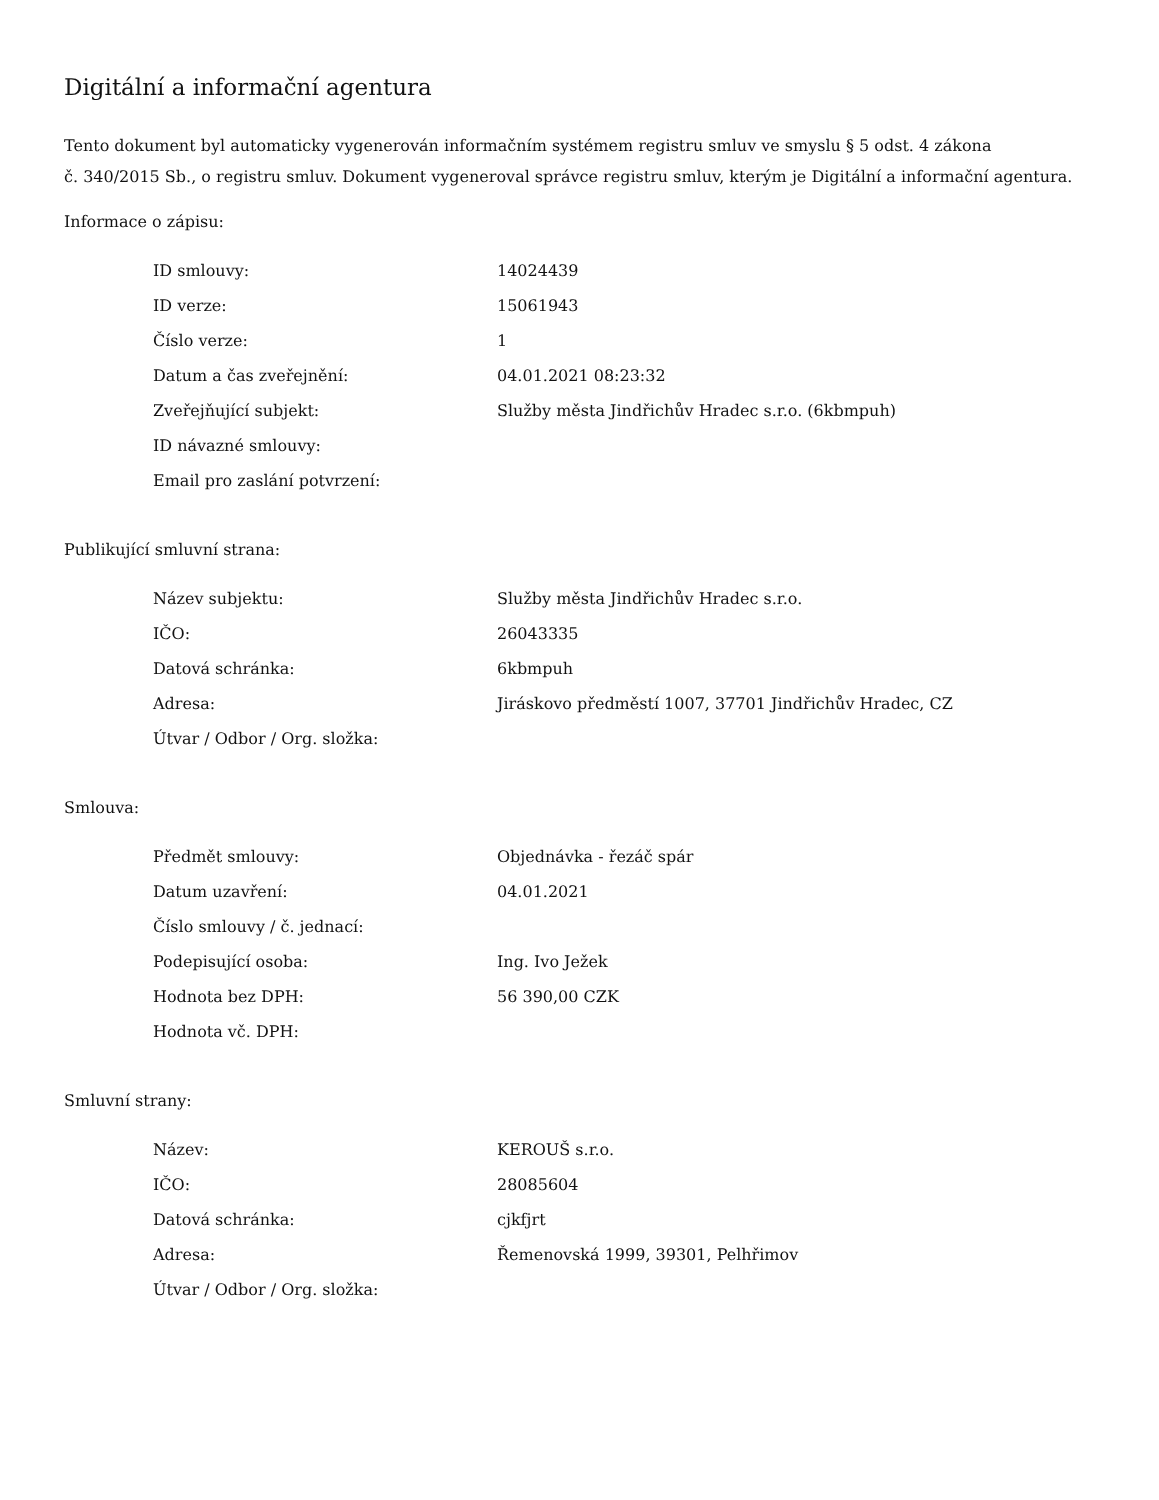Digitální a informační agentura
Tento dokument byl automaticky vygenerován informačním systémem registru smluv ve smyslu § 5 odst. 4 zákona
č. 340/2015 Sb., o registru smluv. Dokument vygeneroval správce registru smluv, kterým je Digitální a informační agentura.
Informace o zápisu:
| ID smlouvy: | 14024439 |
| ID verze: | 15061943 |
| Číslo verze: | 1 |
| Datum a čas zveřejnění: | 04.01.2021 08:23:32 |
| Zveřejňující subjekt: | Služby města Jindřichův Hradec s.r.o. (6kbmpuh) |
| ID návazné smlouvy: | |
| Email pro zaslání potvrzení: | |
Publikující smluvní strana:
| Název subjektu: | Služby města Jindřichův Hradec s.r.o. |
| IČO: | 26043335 |
| Datová schránka: | 6kbmpuh |
| Adresa: | Jiráskovo předměstí 1007, 37701 Jindřichův Hradec, CZ |
| Útvar / Odbor / Org. složka: | |
Smlouva:
| Předmět smlouvy: | Objednávka - řezáč spár |
| Datum uzavření: | 04.01.2021 |
| Číslo smlouvy / č. jednací: | |
| Podepisující osoba: | Ing. Ivo Ježek |
| Hodnota bez DPH: | 56 390,00 CZK |
| Hodnota vč. DPH: | |
Smluvní strany:
| Název: | KEROUŠ s.r.o. |
| IČO: | 28085604 |
| Datová schránka: | cjkfjrt |
| Adresa: | Řemenovská 1999, 39301, Pelhřimov |
| Útvar / Odbor / Org. složka: | |